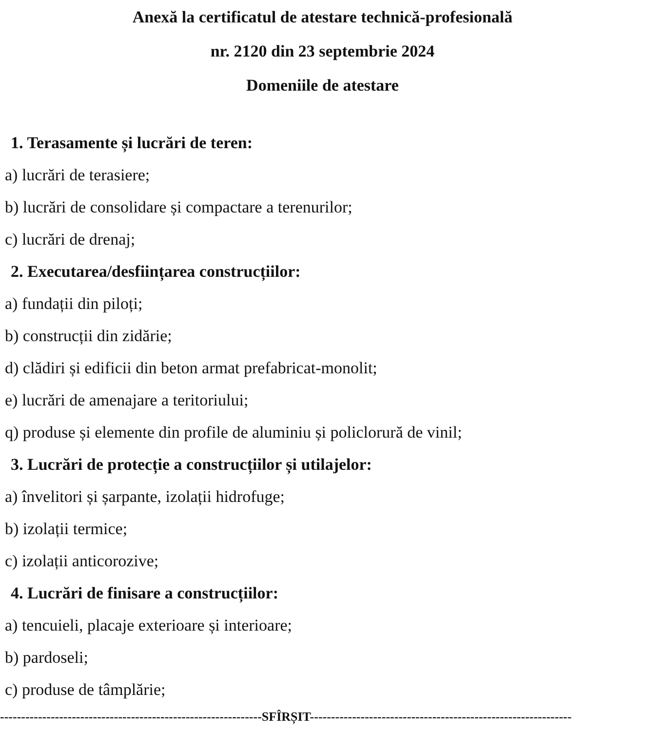Anexă la certificatul de atestare technică-profesională
nr. 2120 din 23 septembrie 2024
Domeniile de atestare
1. Terasamente și lucrări de teren:
a) lucrări de terasiere;
b) lucrări de consolidare și compactare a terenurilor;
c) lucrări de drenaj;
2. Executarea/desființarea construcțiilor:
a) fundații din piloți;
b) construcții din zidărie;
d) clădiri și edificii din beton armat prefabricat-monolit;
e) lucrări de amenajare a teritoriului;
q) produse și elemente din profile de aluminiu și policlorură de vinil;
3. Lucrări de protecție a construcțiilor și utilajelor:
a) învelitori și șarpante, izolații hidrofuge;
b) izolații termice;
c) izolații anticorozive;
4. Lucrări de finisare a construcțiilor:
a) tencuieli, placaje exterioare și interioare;
b) pardoseli;
c) produse de tâmplărie;
--------------------------------------------------------------SFÎRȘIT--------------------------------------------------------------